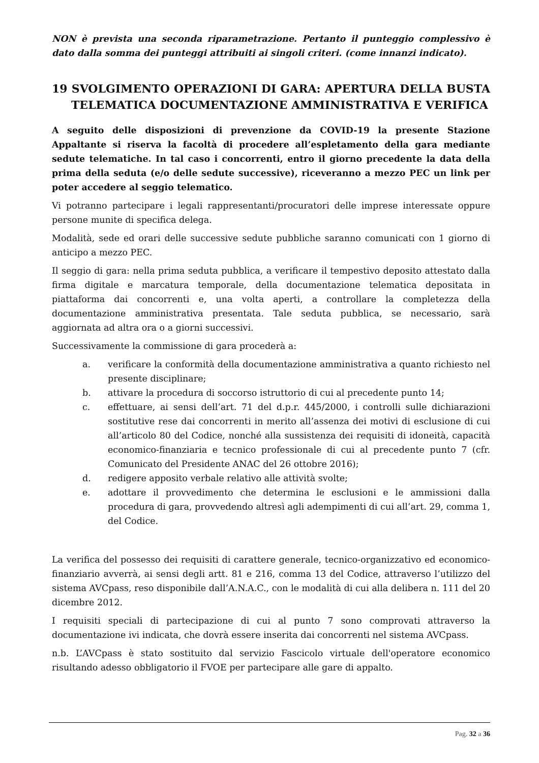NON è prevista una seconda riparametrazione. Pertanto il punteggio complessivo è dato dalla somma dei punteggi attribuiti ai singoli criteri. (come innanzi indicato).
19 SVOLGIMENTO OPERAZIONI DI GARA: APERTURA DELLA BUSTA TELEMATICA DOCUMENTAZIONE AMMINISTRATIVA E VERIFICA
A seguito delle disposizioni di prevenzione da COVID-19 la presente Stazione Appaltante si riserva la facoltà di procedere all’espletamento della gara mediante sedute telematiche. In tal caso i concorrenti, entro il giorno precedente la data della prima della seduta (e/o delle sedute successive), riceveranno a mezzo PEC un link per poter accedere al seggio telematico.
Vi potranno partecipare i legali rappresentanti/procuratori delle imprese interessate oppure persone munite di specifica delega.
Modalità, sede ed orari delle successive sedute pubbliche saranno comunicati con 1 giorno di anticipo a mezzo PEC.
Il seggio di gara: nella prima seduta pubblica, a verificare il tempestivo deposito attestato dalla firma digitale e marcatura temporale, della documentazione telematica depositata in piattaforma dai concorrenti e, una volta aperti, a controllare la completezza della documentazione amministrativa presentata. Tale seduta pubblica, se necessario, sarà aggiornata ad altra ora o a giorni successivi.
Successivamente la commissione di gara procederà a:
a. verificare la conformità della documentazione amministrativa a quanto richiesto nel presente disciplinare;
b. attivare la procedura di soccorso istruttorio di cui al precedente punto 14;
c. effettuare, ai sensi dell’art. 71 del d.p.r. 445/2000, i controlli sulle dichiarazioni sostitutive rese dai concorrenti in merito all’assenza dei motivi di esclusione di cui all’articolo 80 del Codice, nonché alla sussistenza dei requisiti di idoneità, capacità economico-finanziaria e tecnico professionale di cui al precedente punto 7 (cfr. Comunicato del Presidente ANAC del 26 ottobre 2016);
d. redigere apposito verbale relativo alle attività svolte;
e. adottare il provvedimento che determina le esclusioni e le ammissioni dalla procedura di gara, provvedendo altresì agli adempimenti di cui all’art. 29, comma 1, del Codice.
La verifica del possesso dei requisiti di carattere generale, tecnico-organizzativo ed economico-finanziario avverrà, ai sensi degli artt. 81 e 216, comma 13 del Codice, attraverso l’utilizzo del sistema AVCpass, reso disponibile dall’A.N.A.C., con le modalità di cui alla delibera n. 111 del 20 dicembre 2012.
I requisiti speciali di partecipazione di cui al punto 7 sono comprovati attraverso la documentazione ivi indicata, che dovrà essere inserita dai concorrenti nel sistema AVCpass.
n.b. L’AVCpass è stato sostituito dal servizio Fascicolo virtuale dell'operatore economico risultando adesso obbligatorio il FVOE per partecipare alle gare di appalto.
Pag. 32 a 36